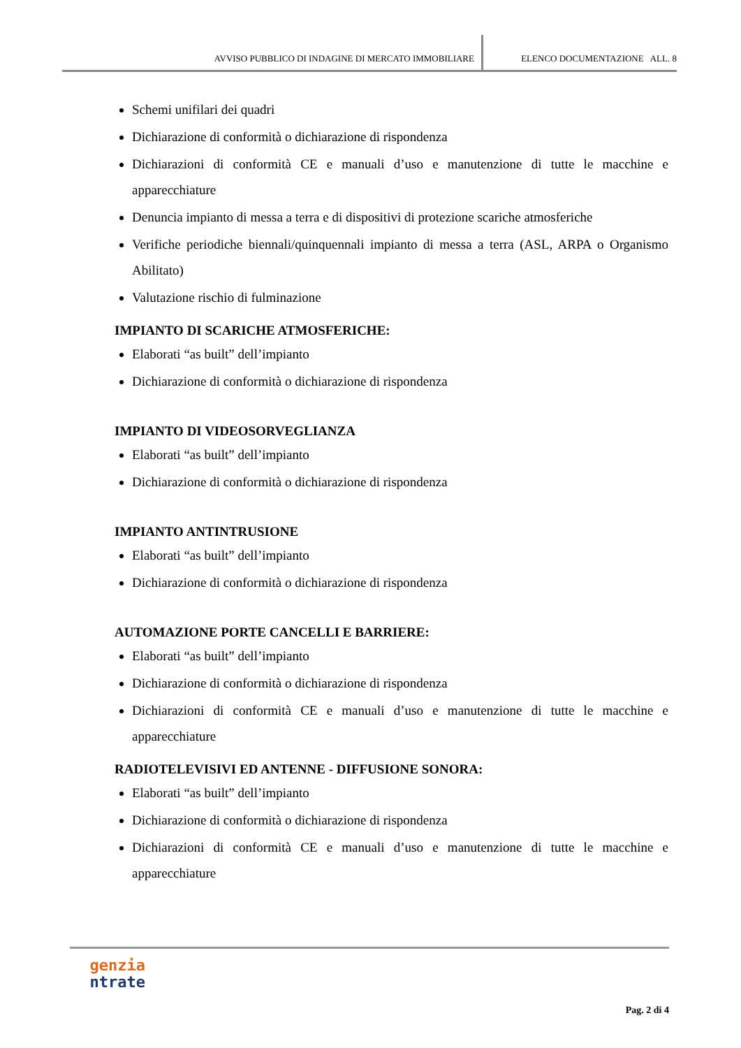AVVISO PUBBLICO DI INDAGINE DI MERCATO IMMOBILIARE ELENCO DOCUMENTAZIONE ALL. 8
Schemi unifilari dei quadri
Dichiarazione di conformità o dichiarazione di rispondenza
Dichiarazioni di conformità CE e manuali d’uso e manutenzione di tutte le macchine e apparecchiature
Denuncia impianto di messa a terra e di dispositivi di protezione scariche atmosferiche
Verifiche periodiche biennali/quinquennali impianto di messa a terra (ASL, ARPA o Organismo Abilitato)
Valutazione rischio di fulminazione
IMPIANTO DI SCARICHE ATMOSFERICHE:
Elaborati “as built” dell’impianto
Dichiarazione di conformità o dichiarazione di rispondenza
IMPIANTO DI VIDEOSORVEGLIANZA
Elaborati “as built” dell’impianto
Dichiarazione di conformità o dichiarazione di rispondenza
IMPIANTO ANTINTRUSIONE
Elaborati “as built” dell’impianto
Dichiarazione di conformità o dichiarazione di rispondenza
AUTOMAZIONE PORTE CANCELLI E BARRIERE:
Elaborati “as built” dell’impianto
Dichiarazione di conformità o dichiarazione di rispondenza
Dichiarazioni di conformità CE e manuali d’uso e manutenzione di tutte le macchine e apparecchiature
RADIOTELEVISIVI ED ANTENNE - DIFFUSIONE SONORA:
Elaborati “as built” dell’impianto
Dichiarazione di conformità o dichiarazione di rispondenza
Dichiarazioni di conformità CE e manuali d’uso e manutenzione di tutte le macchine e apparecchiature
genzia
ntrate
Pag. 2 di 4